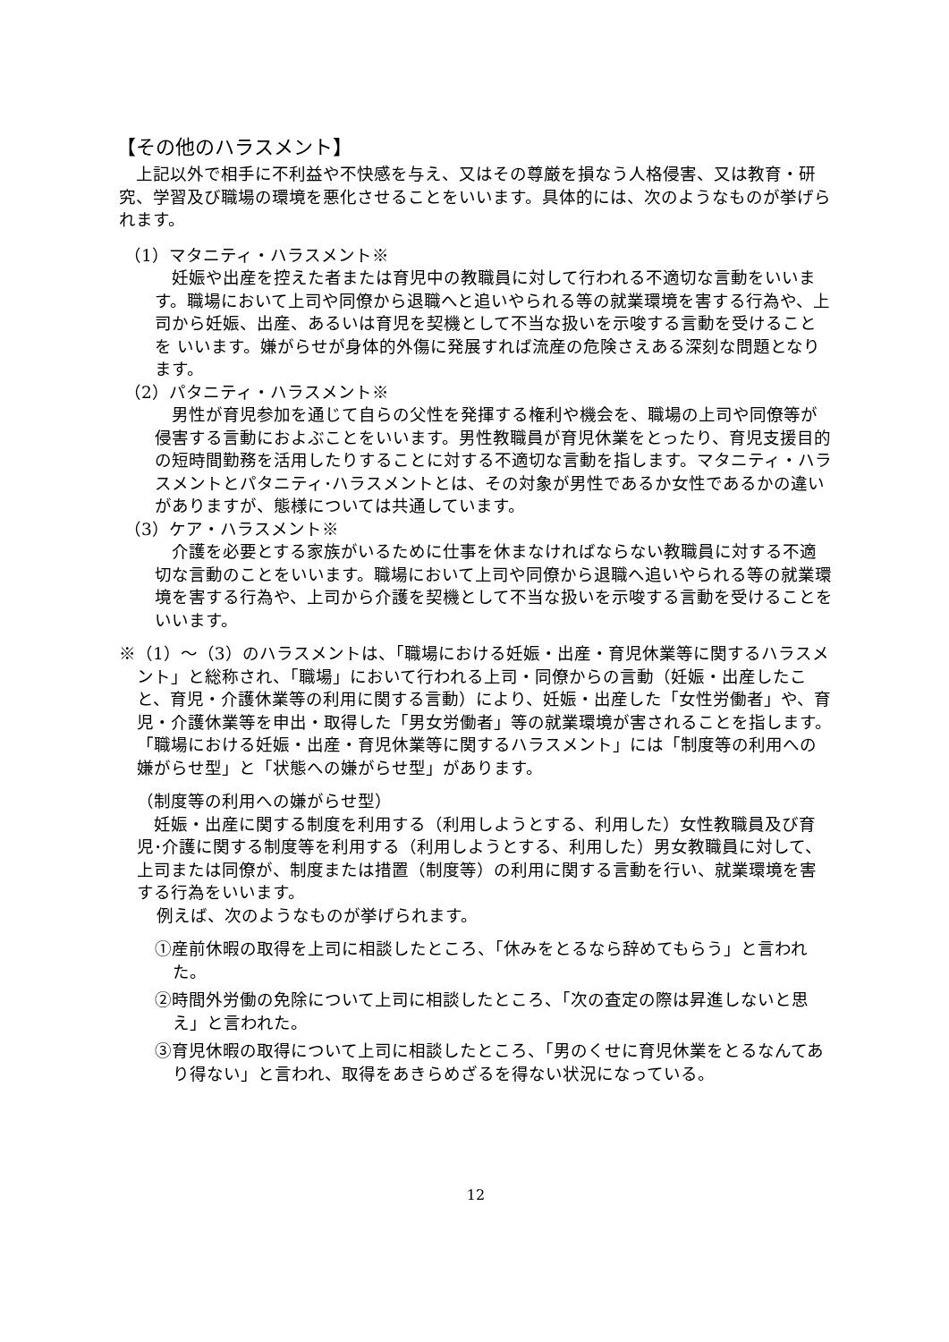【その他のハラスメント】
上記以外で相手に不利益や不快感を与え、又はその尊厳を損なう人格侵害、又は教育・研究、学習及び職場の環境を悪化させることをいいます。具体的には、次のようなものが挙げられます。
（1）マタニティ・ハラスメント※
妊娠や出産を控えた者または育児中の教職員に対して行われる不適切な言動をいいます。職場において上司や同僚から退職へと追いやられる等の就業環境を害する行為や、上司から妊娠、出産、あるいは育児を契機として不当な扱いを示唆する言動を受けることを いいます。嫌がらせが身体的外傷に発展すれば流産の危険さえある深刻な問題となります。
（2）パタニティ・ハラスメント※
男性が育児参加を通じて自らの父性を発揮する権利や機会を、職場の上司や同僚等が侵害する言動におよぶことをいいます。男性教職員が育児休業をとったり、育児支援目的の短時間勤務を活用したりすることに対する不適切な言動を指します。マタニティ・ハラスメントとパタニティ･ハラスメントとは、その対象が男性であるか女性であるかの違いがありますが、態様については共通しています。
（3）ケア・ハラスメント※
介護を必要とする家族がいるために仕事を休まなければならない教職員に対する不適切な言動のことをいいます。職場において上司や同僚から退職へ追いやられる等の就業環境を害する行為や、上司から介護を契機として不当な扱いを示唆する言動を受けることをいいます。
※（1）～（3）のハラスメントは、「職場における妊娠・出産・育児休業等に関するハラスメント」と総称され、「職場」において行われる上司・同僚からの言動（妊娠・出産したこと、育児・介護休業等の利用に関する言動）により、妊娠・出産した「女性労働者」や、育児・介護休業等を申出・取得した「男女労働者」等の就業環境が害されることを指します。「職場における妊娠・出産・育児休業等に関するハラスメント」には「制度等の利用への嫌がらせ型」と「状態への嫌がらせ型」があります。
（制度等の利用への嫌がらせ型）
妊娠・出産に関する制度を利用する（利用しようとする、利用した）女性教職員及び育児･介護に関する制度等を利用する（利用しようとする、利用した）男女教職員に対して、上司または同僚が、制度または措置（制度等）の利用に関する言動を行い、就業環境を害する行為をいいます。
例えば、次のようなものが挙げられます。
①産前休暇の取得を上司に相談したところ、「休みをとるなら辞めてもらう」と言われた。
②時間外労働の免除について上司に相談したところ、「次の査定の際は昇進しないと思え」と言われた。
③育児休暇の取得について上司に相談したところ、「男のくせに育児休業をとるなんてあり得ない」と言われ、取得をあきらめざるを得ない状況になっている。
12